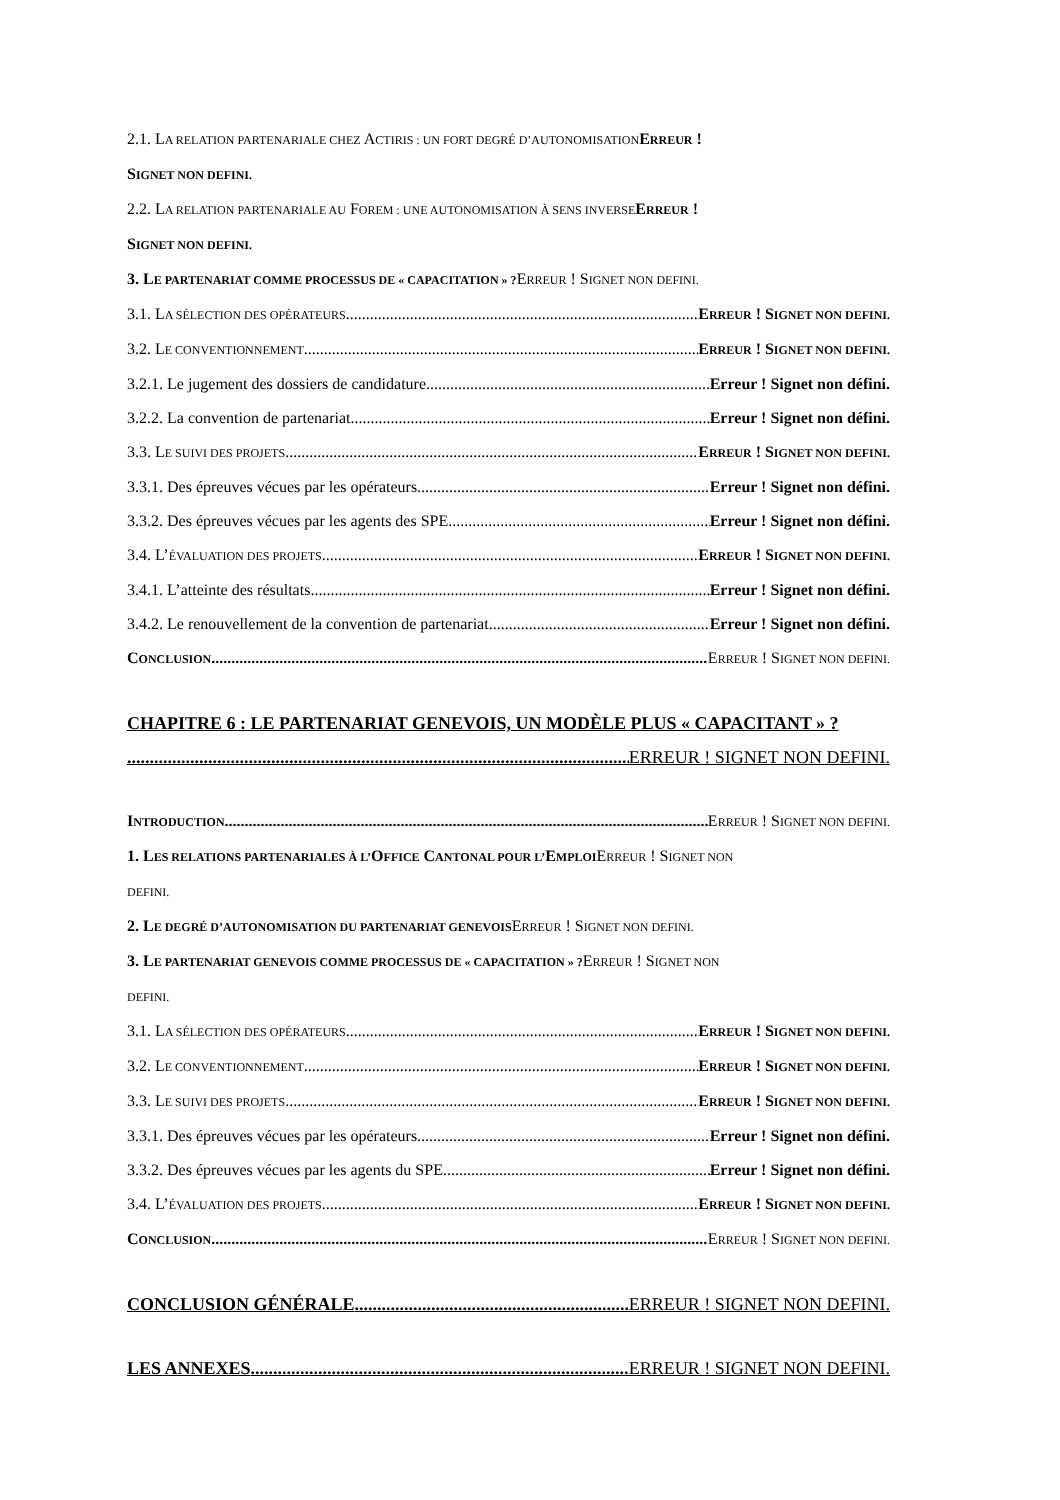2.1. LA RELATION PARTENARIALE CHEZ ACTIRIS : UN FORT DEGRÉ D’AUTONOMISATION ERREUR !
SIGNET NON DEFINI.
2.2. LA RELATION PARTENARIALE AU FOREM : UNE AUTONOMISATION À SENS INVERSE ERREUR !
SIGNET NON DEFINI.
3. LE PARTENARIAT COMME PROCESSUS DE « CAPACITATION » ?ERREUR ! SIGNET NON DEFINI.
3.1. LA SÉLECTION DES OPÉRATEURS ERREUR ! SIGNET NON DEFINI.
3.2. LE CONVENTIONNEMENT ERREUR ! SIGNET NON DEFINI.
3.2.1. Le jugement des dossiers de candidature Erreur ! Signet non défini.
3.2.2. La convention de partenariat Erreur ! Signet non défini.
3.3. LE SUIVI DES PROJETS ERREUR ! SIGNET NON DEFINI.
3.3.1. Des épreuves vécues par les opérateurs Erreur ! Signet non défini.
3.3.2. Des épreuves vécues par les agents des SPE Erreur ! Signet non défini.
3.4. L’ÉVALUATION DES PROJETS ERREUR ! SIGNET NON DEFINI.
3.4.1. L’atteinte des résultats Erreur ! Signet non défini.
3.4.2. Le renouvellement de la convention de partenariat Erreur ! Signet non défini.
CONCLUSION ERREUR ! SIGNET NON DEFINI.
CHAPITRE 6 : LE PARTENARIAT GENEVOIS, UN MODÈLE PLUS « CAPACITANT » ?
ERREUR ! SIGNET NON DEFINI.
INTRODUCTION ERREUR ! SIGNET NON DEFINI.
1. LES RELATIONS PARTENARIALES À L’OFFICE CANTONAL POUR L’EMPLOIERREUR ! SIGNET NON
DEFINI.
2. LE DEGRÉ D’AUTONOMISATION DU PARTENARIAT GENEVOISERREUR ! SIGNET NON DEFINI.
3. LE PARTENARIAT GENEVOIS COMME PROCESSUS DE « CAPACITATION » ?ERREUR ! SIGNET NON
DEFINI.
3.1. LA SÉLECTION DES OPÉRATEURS ERREUR ! SIGNET NON DEFINI.
3.2. LE CONVENTIONNEMENT ERREUR ! SIGNET NON DEFINI.
3.3. LE SUIVI DES PROJETS ERREUR ! SIGNET NON DEFINI.
3.3.1. Des épreuves vécues par les opérateurs Erreur ! Signet non défini.
3.3.2. Des épreuves vécues par les agents du SPE Erreur ! Signet non défini.
3.4. L’ÉVALUATION DES PROJETS ERREUR ! SIGNET NON DEFINI.
CONCLUSION ERREUR ! SIGNET NON DEFINI.
CONCLUSION GÉNÉRALE ERREUR ! SIGNET NON DEFINI.
LES ANNEXES ERREUR ! SIGNET NON DEFINI.